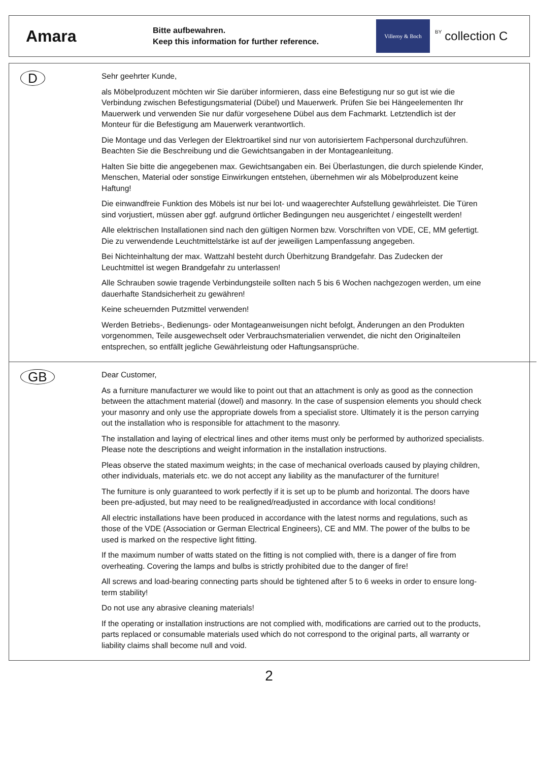Amara
Bitte aufbewahren.
Keep this information for further reference.
Villeroy & Boch
BY collection C
D
Sehr geehrter Kunde,
als Möbelproduzent möchten wir Sie darüber informieren, dass eine Befestigung nur so gut ist wie die Verbindung zwischen Befestigungsmaterial (Dübel) und Mauerwerk. Prüfen Sie bei Hängeelementen Ihr Mauerwerk und verwenden Sie nur dafür vorgesehene Dübel aus dem Fachmarkt. Letztendlich ist der Monteur für die Befestigung am Mauerwerk verantwortlich.
Die Montage und das Verlegen der Elektroartikel sind nur von autorisiertem Fachpersonal durchzuführen. Beachten Sie die Beschreibung und die Gewichtsangaben in der Montageanleitung.
Halten Sie bitte die angegebenen max. Gewichtsangaben ein. Bei Überlastungen, die durch spielende Kinder, Menschen, Material oder sonstige Einwirkungen entstehen, übernehmen wir als Möbelproduzent keine Haftung!
Die einwandfreie Funktion des Möbels ist nur bei lot- und waagerechter Aufstellung gewährleistet. Die Türen sind vorjustiert, müssen aber ggf. aufgrund örtlicher Bedingungen neu ausgerichtet / eingestellt werden!
Alle elektrischen Installationen sind nach den gültigen Normen bzw. Vorschriften von VDE, CE, MM gefertigt. Die zu verwendende Leuchtmittelstärke ist auf der jeweiligen Lampenfassung angegeben.
Bei Nichteinhaltung der max. Wattzahl besteht durch Überhitzung Brandgefahr. Das Zudecken der Leuchtmittel ist wegen Brandgefahr zu unterlassen!
Alle Schrauben sowie tragende Verbindungsteile sollten nach 5 bis 6 Wochen nachgezogen werden, um eine dauerhafte Standsicherheit zu gewähren!
Keine scheuernden Putzmittel verwenden!
Werden Betriebs-, Bedienungs- oder Montageanweisungen nicht befolgt, Änderungen an den Produkten vorgenommen, Teile ausgewechselt oder Verbrauchsmaterialien verwendet, die nicht den Originalteilen entsprechen, so entfällt jegliche Gewährleistung oder Haftungsansprüche.
GB
Dear Customer,
As a furniture manufacturer we would like to point out that an attachment is only as good as the connection between the attachment material (dowel) and masonry. In the case of suspension elements you should check your masonry and only use the appropriate dowels from a specialist store. Ultimately it is the person carrying out the installation who is responsible for attachment to the masonry.
The installation and laying of electrical lines and other items must only be performed by authorized specialists. Please note the descriptions and weight information in the installation instructions.
Pleas observe the stated maximum weights; in the case of mechanical overloads caused by playing children, other individuals, materials etc. we do not accept any liability as the manufacturer of the furniture!
The furniture is only guaranteed to work perfectly if it is set up to be plumb and horizontal. The doors have been pre-adjusted, but may need to be realigned/readjusted in accordance with local conditions!
All electric installations have been produced in accordance with the latest norms and regulations, such as those of the VDE (Association or German Electrical Engineers), CE and MM. The power of the bulbs to be used is marked on the respective light fitting.
If the maximum number of watts stated on the fitting is not complied with, there is a danger of fire from overheating. Covering the lamps and bulbs is strictly prohibited due to the danger of fire!
All screws and load-bearing connecting parts should be tightened after 5 to 6 weeks in order to ensure long-term stability!
Do not use any abrasive cleaning materials!
If the operating or installation instructions are not complied with, modifications are carried out to the products, parts replaced or consumable materials used which do not correspond to the original parts, all warranty or liability claims shall become null and void.
2